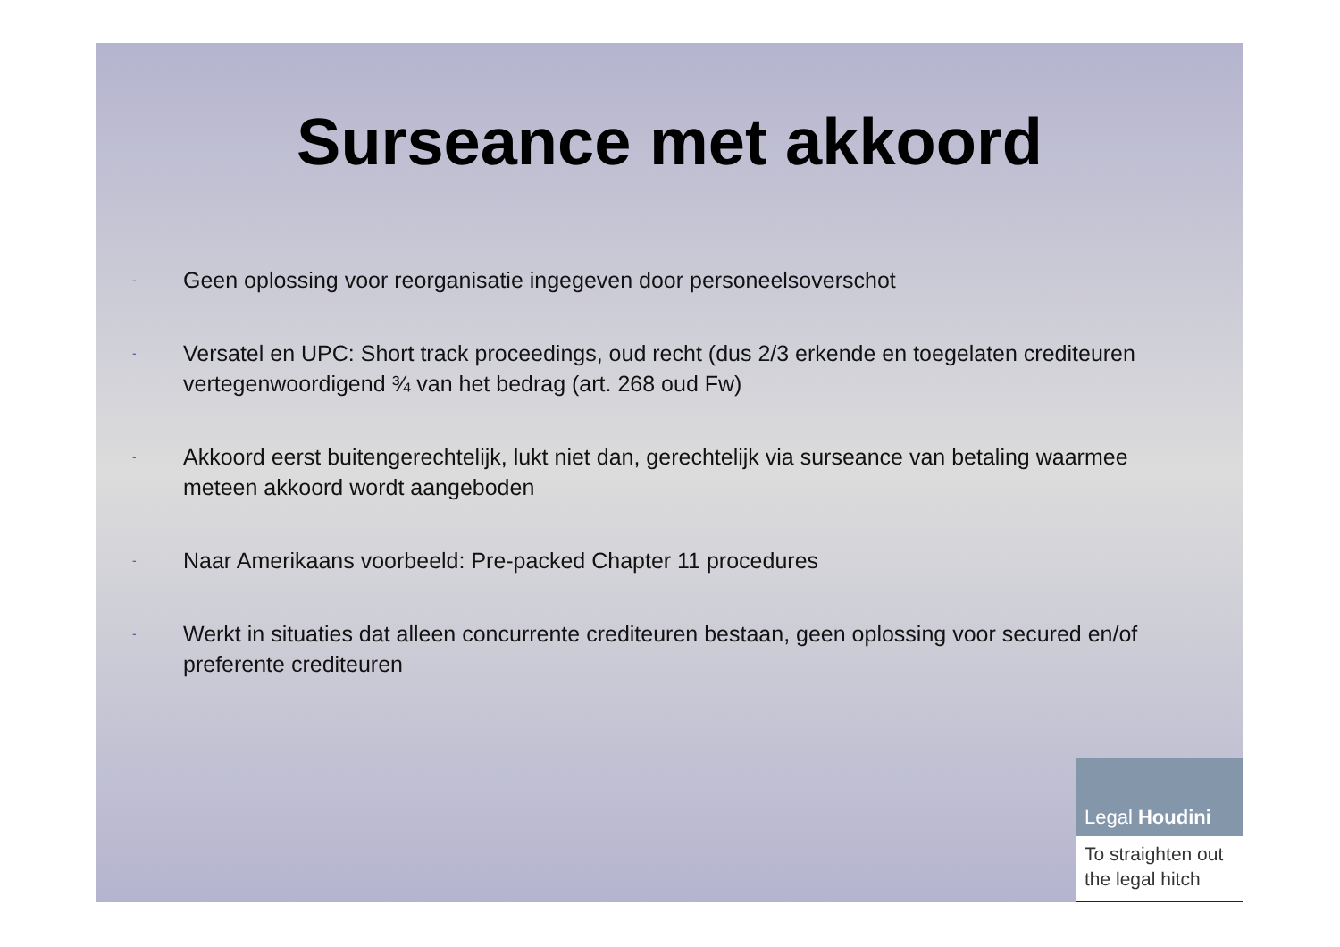Surseance met akkoord
- Geen oplossing voor reorganisatie ingegeven door personeelsoverschot
- Versatel en UPC: Short track proceedings, oud recht (dus 2/3 erkende en toegelaten crediteuren vertegenwoordigend ¾ van het bedrag (art. 268 oud Fw)
- Akkoord eerst buitengerechtelijk, lukt niet dan, gerechtelijk via surseance van betaling waarmee meteen akkoord wordt aangeboden
- Naar Amerikaans voorbeeld: Pre-packed Chapter 11 procedures
- Werkt in situaties dat alleen concurrente crediteuren bestaan, geen oplossing voor secured en/of preferente crediteuren
Legal Houdini
To straighten out the legal hitch